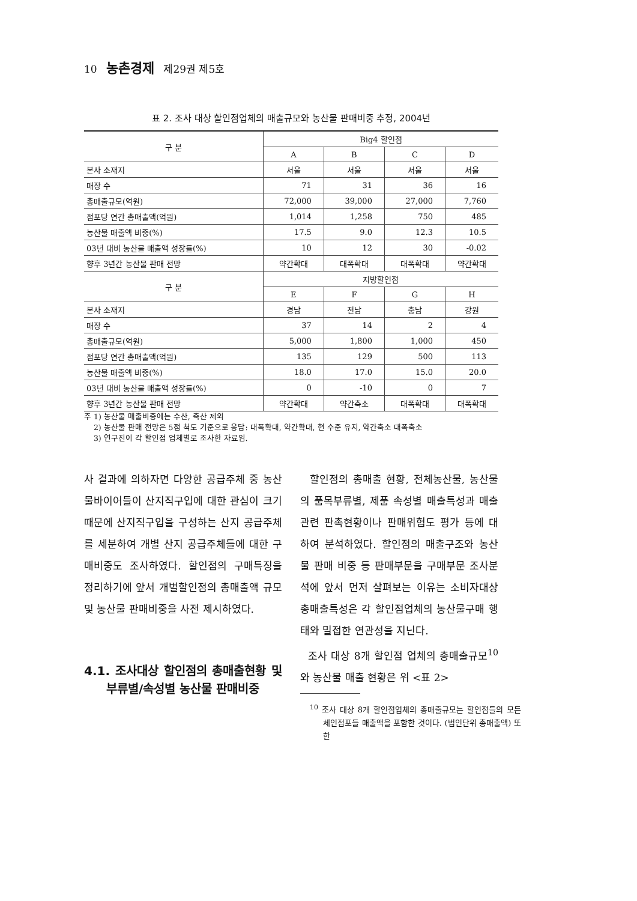10 농촌경제 제29권 제5호
표 2. 조사 대상 할인점업체의 매출규모와 농산물 판매비중 추정, 2004년
| 구 분 | Big4 할인점 | | | |
| --- | --- | --- | --- | --- |
| | A | B | C | D |
| 본사 소재지 | 서울 | 서울 | 서울 | 서울 |
| 매장 수 | 71 | 31 | 36 | 16 |
| 총매출규모(억원) | 72,000 | 39,000 | 27,000 | 7,760 |
| 점포당 연간 총매출액(억원) | 1,014 | 1,258 | 750 | 485 |
| 농산물 매출액 비중(%) | 17.5 | 9.0 | 12.3 | 10.5 |
| 03년 대비 농산물 매출액 성장률(%) | 10 | 12 | 30 | -0.02 |
| 향후 3년간 농산물 판매 전망 | 약간확대 | 대폭확대 | 대폭확대 | 약간확대 |
| 구 분 | 지방할인점 | | | |
| | E | F | G | H |
| 본사 소재지 | 경남 | 전남 | 충남 | 강원 |
| 매장 수 | 37 | 14 | 2 | 4 |
| 총매출규모(억원) | 5,000 | 1,800 | 1,000 | 450 |
| 점포당 연간 총매출액(억원) | 135 | 129 | 500 | 113 |
| 농산물 매출액 비중(%) | 18.0 | 17.0 | 15.0 | 20.0 |
| 03년 대비 농산물 매출액 성장률(%) | 0 | -10 | 0 | 7 |
| 향후 3년간 농산물 판매 전망 | 약간확대 | 약간축소 | 대폭확대 | 대폭확대 |
주 1) 농산물 매출비중에는 수산, 축산 제외
2) 농산물 판매 전망은 5점 척도 기준으로 응답: 대폭확대, 약간확대, 현 수준 유지, 약간축소 대폭축소
3) 연구진이 각 할인점 업체별로 조사한 자료임.
사 결과에 의하자면 다양한 공급주체 중 농산물바이어들이 산지직구입에 대한 관심이 크기 때문에 산지직구입을 구성하는 산지 공급주체를 세분하여 개별 산지 공급주체들에 대한 구매비중도 조사하였다. 할인점의 구매특징을 정리하기에 앞서 개별할인점의 총매출액 규모 및 농산물 판매비중을 사전 제시하였다.
4.1. 조사대상 할인점의 총매출현황 및 부류별/속성별 농산물 판매비중
할인점의 총매출 현황, 전체농산물, 농산물의 품목부류별, 제품 속성별 매출특성과 매출 관련 판촉현황이나 판매위험도 평가 등에 대하여 분석하였다. 할인점의 매출구조와 농산물 판매 비중 등 판매부문을 구매부문 조사분석에 앞서 먼저 살펴보는 이유는 소비자대상 총매출특성은 각 할인점업체의 농산물구매 행태와 밀접한 연관성을 지닌다.
조사 대상 8개 할인점 업체의 총매출규모<sup>10</sup>와 농산물 매출 현황은 위 <표 2>
<sup>10</sup> 조사 대상 8개 할인점업체의 총매출규모는 할인점들의 모든 체인점포들 매출액을 포함한 것이다. (법인단위 총매출액) 또한